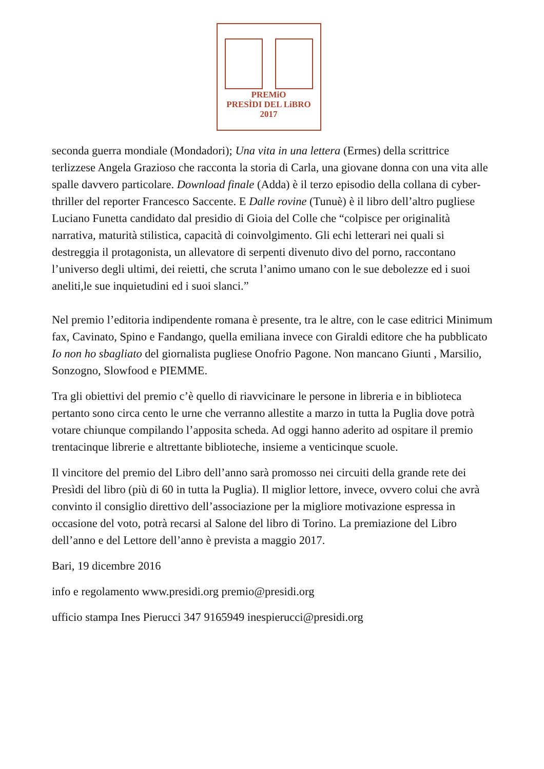PREMiO
PRESÌDI DEL LiBRO
2017
seconda guerra mondiale (Mondadori); Una vita in una lettera (Ermes) della scrittrice terlizzese Angela Grazioso che racconta la storia di Carla, una giovane donna con una vita alle spalle davvero particolare. Download finale (Adda) è il terzo episodio della collana di cyber-thriller del reporter Francesco Saccente. E Dalle rovine (Tunuè) è il libro dell’altro pugliese Luciano Funetta candidato dal presidio di Gioia del Colle che “colpisce per originalità narrativa, maturità stilistica, capacità di coinvolgimento. Gli echi letterari nei quali si destreggia il protagonista, un allevatore di serpenti divenuto divo del porno, raccontano l’universo degli ultimi, dei reietti, che scruta l’animo umano con le sue debolezze ed i suoi aneliti,le sue inquietudini ed i suoi slanci.”
Nel premio l’editoria indipendente romana è presente, tra le altre, con le case editrici Minimum fax, Cavinato, Spino e Fandango, quella emiliana invece con Giraldi editore che ha pubblicato Io non ho sbagliato del giornalista pugliese Onofrio Pagone. Non mancano Giunti , Marsilio, Sonzogno, Slowfood e PIEMME.
Tra gli obiettivi del premio c’è quello di riavvicinare le persone in libreria e in biblioteca pertanto sono circa cento le urne che verranno allestite a marzo in tutta la Puglia dove potrà votare chiunque compilando l’apposita scheda. Ad oggi hanno aderito ad ospitare il premio trentacinque librerie e altrettante biblioteche, insieme a venticinque scuole.
Il vincitore del premio del Libro dell’anno sarà promosso nei circuiti della grande rete dei Presìdi del libro (più di 60 in tutta la Puglia). Il miglior lettore, invece, ovvero colui che avrà convinto il consiglio direttivo dell’associazione per la migliore motivazione espressa in occasione del voto, potrà recarsi al Salone del libro di Torino. La premiazione del Libro dell’anno e del Lettore dell’anno è prevista a maggio 2017.
Bari, 19 dicembre 2016
info e regolamento www.presidi.org premio@presidi.org
ufficio stampa Ines Pierucci 347 9165949 inespierucci@presidi.org